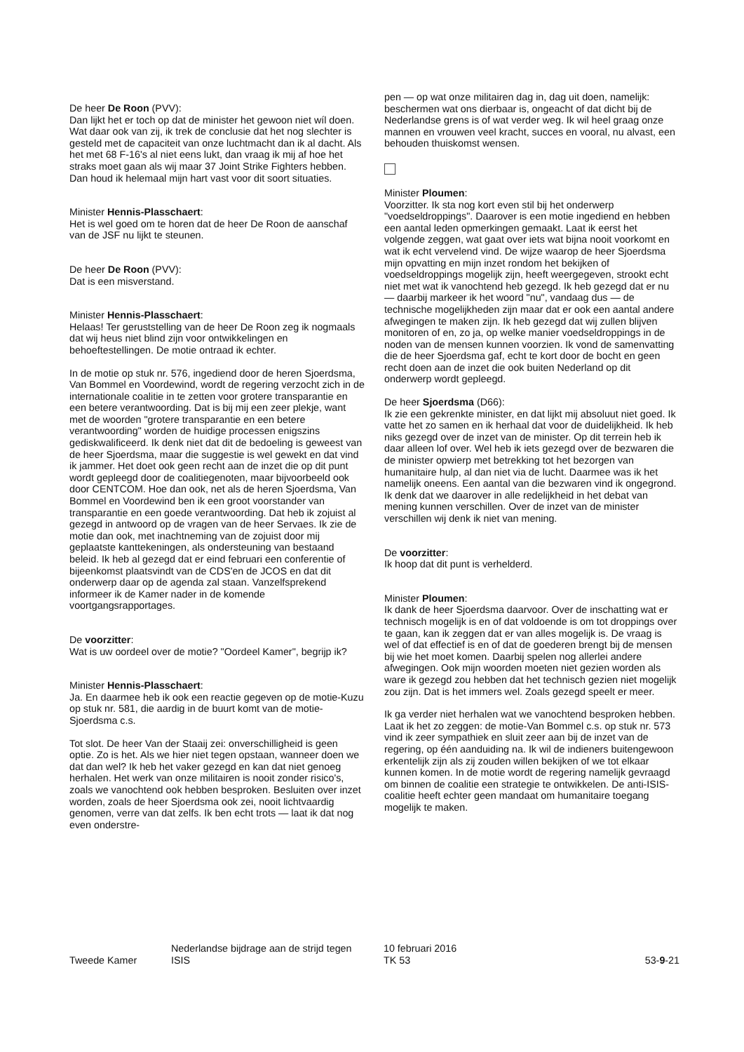De heer De Roon (PVV):
Dan lijkt het er toch op dat de minister het gewoon niet wíl doen. Wat daar ook van zij, ik trek de conclusie dat het nog slechter is gesteld met de capaciteit van onze luchtmacht dan ik al dacht. Als het met 68 F-16's al niet eens lukt, dan vraag ik mij af hoe het straks moet gaan als wij maar 37 Joint Strike Fighters hebben. Dan houd ik helemaal mijn hart vast voor dit soort situaties.
Minister Hennis-Plasschaert:
Het is wel goed om te horen dat de heer De Roon de aanschaf van de JSF nu lijkt te steunen.
De heer De Roon (PVV):
Dat is een misverstand.
Minister Hennis-Plasschaert:
Helaas! Ter geruststelling van de heer De Roon zeg ik nogmaals dat wij heus niet blind zijn voor ontwikkelingen en behoeftestellingen. De motie ontraad ik echter.
In de motie op stuk nr. 576, ingediend door de heren Sjoerdsma, Van Bommel en Voordewind, wordt de regering verzocht zich in de internationale coalitie in te zetten voor grotere transparantie en een betere verantwoording. Dat is bij mij een zeer plekje, want met de woorden "grotere transparantie en een betere verantwoording" worden de huidige processen enigszins gediskwalificeerd. Ik denk niet dat dit de bedoeling is geweest van de heer Sjoerdsma, maar die suggestie is wel gewekt en dat vind ik jammer. Het doet ook geen recht aan de inzet die op dit punt wordt gepleegd door de coalitiegenoten, maar bijvoorbeeld ook door CENTCOM. Hoe dan ook, net als de heren Sjoerdsma, Van Bommel en Voordewind ben ik een groot voorstander van transparantie en een goede verantwoording. Dat heb ik zojuist al gezegd in antwoord op de vragen van de heer Servaes. Ik zie de motie dan ook, met inachtneming van de zojuist door mij geplaatste kanttekeningen, als ondersteuning van bestaand beleid. Ik heb al gezegd dat er eind februari een conferentie of bijeenkomst plaatsvindt van de CDS'en de JCOS en dat dit onderwerp daar op de agenda zal staan. Vanzelfsprekend informeer ik de Kamer nader in de komende voortgangsrapportages.
De voorzitter:
Wat is uw oordeel over de motie? "Oordeel Kamer", begrijp ik?
Minister Hennis-Plasschaert:
Ja. En daarmee heb ik ook een reactie gegeven op de motie-Kuzu op stuk nr. 581, die aardig in de buurt komt van de motie-Sjoerdsma c.s.
Tot slot. De heer Van der Staaij zei: onverschilligheid is geen optie. Zo is het. Als we hier niet tegen opstaan, wanneer doen we dat dan wel? Ik heb het vaker gezegd en kan dat niet genoeg herhalen. Het werk van onze militairen is nooit zonder risico's, zoals we vanochtend ook hebben besproken. Besluiten over inzet worden, zoals de heer Sjoerdsma ook zei, nooit lichtvaardig genomen, verre van dat zelfs. Ik ben echt trots — laat ik dat nog even onderstre-
pen — op wat onze militairen dag in, dag uit doen, namelijk: beschermen wat ons dierbaar is, ongeacht of dat dicht bij de Nederlandse grens is of wat verder weg. Ik wil heel graag onze mannen en vrouwen veel kracht, succes en vooral, nu alvast, een behouden thuiskomst wensen.
Minister Ploumen:
Voorzitter. Ik sta nog kort even stil bij het onderwerp "voedseldroppings". Daarover is een motie ingediend en hebben een aantal leden opmerkingen gemaakt. Laat ik eerst het volgende zeggen, wat gaat over iets wat bijna nooit voorkomt en wat ik echt vervelend vind. De wijze waarop de heer Sjoerdsma mijn opvatting en mijn inzet rondom het bekijken of voedseldroppings mogelijk zijn, heeft weergegeven, strookt echt niet met wat ik vanochtend heb gezegd. Ik heb gezegd dat er nu — daarbij markeer ik het woord "nu", vandaag dus — de technische mogelijkheden zijn maar dat er ook een aantal andere afwegingen te maken zijn. Ik heb gezegd dat wij zullen blijven monitoren of en, zo ja, op welke manier voedseldroppings in de noden van de mensen kunnen voorzien. Ik vond de samenvatting die de heer Sjoerdsma gaf, echt te kort door de bocht en geen recht doen aan de inzet die ook buiten Nederland op dit onderwerp wordt gepleegd.
De heer Sjoerdsma (D66):
Ik zie een gekrenkte minister, en dat lijkt mij absoluut niet goed. Ik vatte het zo samen en ik herhaal dat voor de duidelijkheid. Ik heb niks gezegd over de inzet van de minister. Op dit terrein heb ik daar alleen lof over. Wel heb ik iets gezegd over de bezwaren die de minister opwierp met betrekking tot het bezorgen van humanitaire hulp, al dan niet via de lucht. Daarmee was ik het namelijk oneens. Een aantal van die bezwaren vind ik ongegrond. Ik denk dat we daarover in alle redelijkheid in het debat van mening kunnen verschillen. Over de inzet van de minister verschillen wij denk ik niet van mening.
De voorzitter:
Ik hoop dat dit punt is verhelderd.
Minister Ploumen:
Ik dank de heer Sjoerdsma daarvoor. Over de inschatting wat er technisch mogelijk is en of dat voldoende is om tot droppings over te gaan, kan ik zeggen dat er van alles mogelijk is. De vraag is wel of dat effectief is en of dat de goederen brengt bij de mensen bij wie het moet komen. Daarbij spelen nog allerlei andere afwegingen. Ook mijn woorden moeten niet gezien worden als ware ik gezegd zou hebben dat het technisch gezien niet mogelijk zou zijn. Dat is het immers wel. Zoals gezegd speelt er meer.
Ik ga verder niet herhalen wat we vanochtend besproken hebben. Laat ik het zo zeggen: de motie-Van Bommel c.s. op stuk nr. 573 vind ik zeer sympathiek en sluit zeer aan bij de inzet van de regering, op één aanduiding na. Ik wil de indieners buitengewoon erkentelijk zijn als zij zouden willen bekijken of we tot elkaar kunnen komen. In de motie wordt de regering namelijk gevraagd om binnen de coalitie een strategie te ontwikkelen. De anti-ISIS-coalitie heeft echter geen mandaat om humanitaire toegang mogelijk te maken.
Tweede Kamer
Nederlandse bijdrage aan de strijd tegen
ISIS
10 februari 2016
TK 53
53-9-21